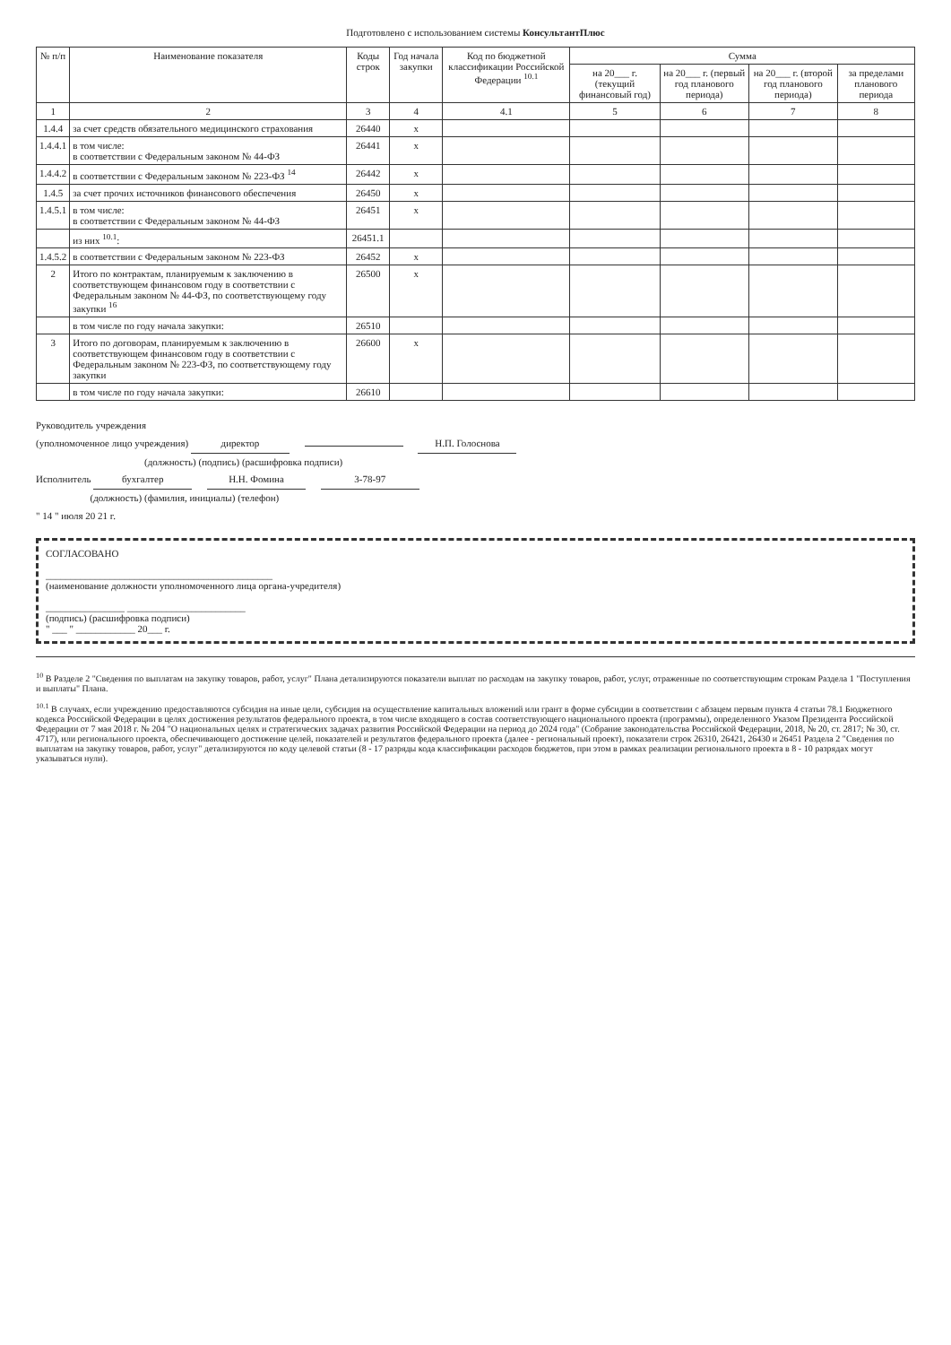Подготовлено с использованием системы КонсультантПлюс
| № п/п | Наименование показателя | Коды строк | Год начала закупки | Код по бюджетной классификации Российской Федерации <sup>10.1</sup> | Сумма | | | |
| --- | --- | --- | --- | --- | --- | --- | --- | --- |
| | | | | | на 20___ г. (текущий финансовый год) | на 20___ г. (первый год планового периода) | на 20___ г. (второй год планового периода) | за пределами планового периода |
| 1 | 2 | 3 | 4 | 4.1 | 5 | 6 | 7 | 8 |
| 1.4.4 | за счет средств обязательного медицинского страхования | 26440 | x | | | | | |
| 1.4.4.1 | в том числе: в соответствии с Федеральным законом № 44-ФЗ | 26441 | x | | | | | |
| 1.4.4.2 | в соответствии с Федеральным законом № 223-ФЗ <sup>14</sup> | 26442 | x | | | | | |
| 1.4.5 | за счет прочих источников финансового обеспечения | 26450 | x | | | | | |
| 1.4.5.1 | в том числе: в соответствии с Федеральным законом № 44-ФЗ | 26451 | x | | | | | |
| | из них <sup>10.1</sup>: | 26451.1 | | | | | | |
| 1.4.5.2 | в соответствии с Федеральным законом № 223-ФЗ | 26452 | x | | | | | |
| 2 | Итого по контрактам, планируемым к заключению в соответствующем финансовом году в соответствии с Федеральным законом № 44-ФЗ, по соответствующему году закупки <sup>16</sup> | 26500 | x | | | | | |
| | в том числе по году начала закупки: | 26510 | | | | | | |
| 3 | Итого по договорам, планируемым к заключению в соответствующем финансовом году в соответствии с Федеральным законом № 223-ФЗ, по соответствующему году закупки | 26600 | x | | | | | |
| | в том числе по году начала закупки: | 26610 | | | | | | |
Руководитель учреждения
(уполномоченное лицо учреждения) директор Н.П. Голоснова
(должность) (подпись) (расшифровка подписи)
Исполнитель бухгалтер Н.Н. Фомина 3-78-97
(должность) (фамилия, инициалы) (телефон)
" 14 " июля 20 21 г.
СОГЛАСОВАНО
______________________________________________
(наименование должности уполномоченного лица органа-учредителя)
________________ ________________________
(подпись) (расшифровка подписи)
" ___ " ____________ 20___ г.
<sup>10</sup> В Разделе 2 "Сведения по выплатам на закупку товаров, работ, услуг" Плана детализируются показатели выплат по расходам на закупку товаров, работ, услуг, отраженные по соответствующим строкам Раздела 1 "Поступления и выплаты" Плана.
<sup>10.1</sup> В случаях, если учреждению предоставляются субсидия на иные цели, субсидия на осуществление капитальных вложений или грант в форме субсидии в соответствии с абзацем первым пункта 4 статьи 78.1 Бюджетного кодекса Российской Федерации в целях достижения результатов федерального проекта, в том числе входящего в состав соответствующего национального проекта (программы), определенного Указом Президента Российской Федерации от 7 мая 2018 г. № 204 "О национальных целях и стратегических задачах развития Российской Федерации на период до 2024 года" (Собрание законодательства Российской Федерации, 2018, № 20, ст. 2817; № 30, ст. 4717), или регионального проекта, обеспечивающего достижение целей, показателей и результатов федерального проекта (далее - региональный проект), показатели строк 26310, 26421, 26430 и 26451 Раздела 2 "Сведения по выплатам на закупку товаров, работ, услуг" детализируются по коду целевой статьи (8 - 17 разряды кода классификации расходов бюджетов, при этом в рамках реализации регионального проекта в 8 - 10 разрядах могут указываться нули).